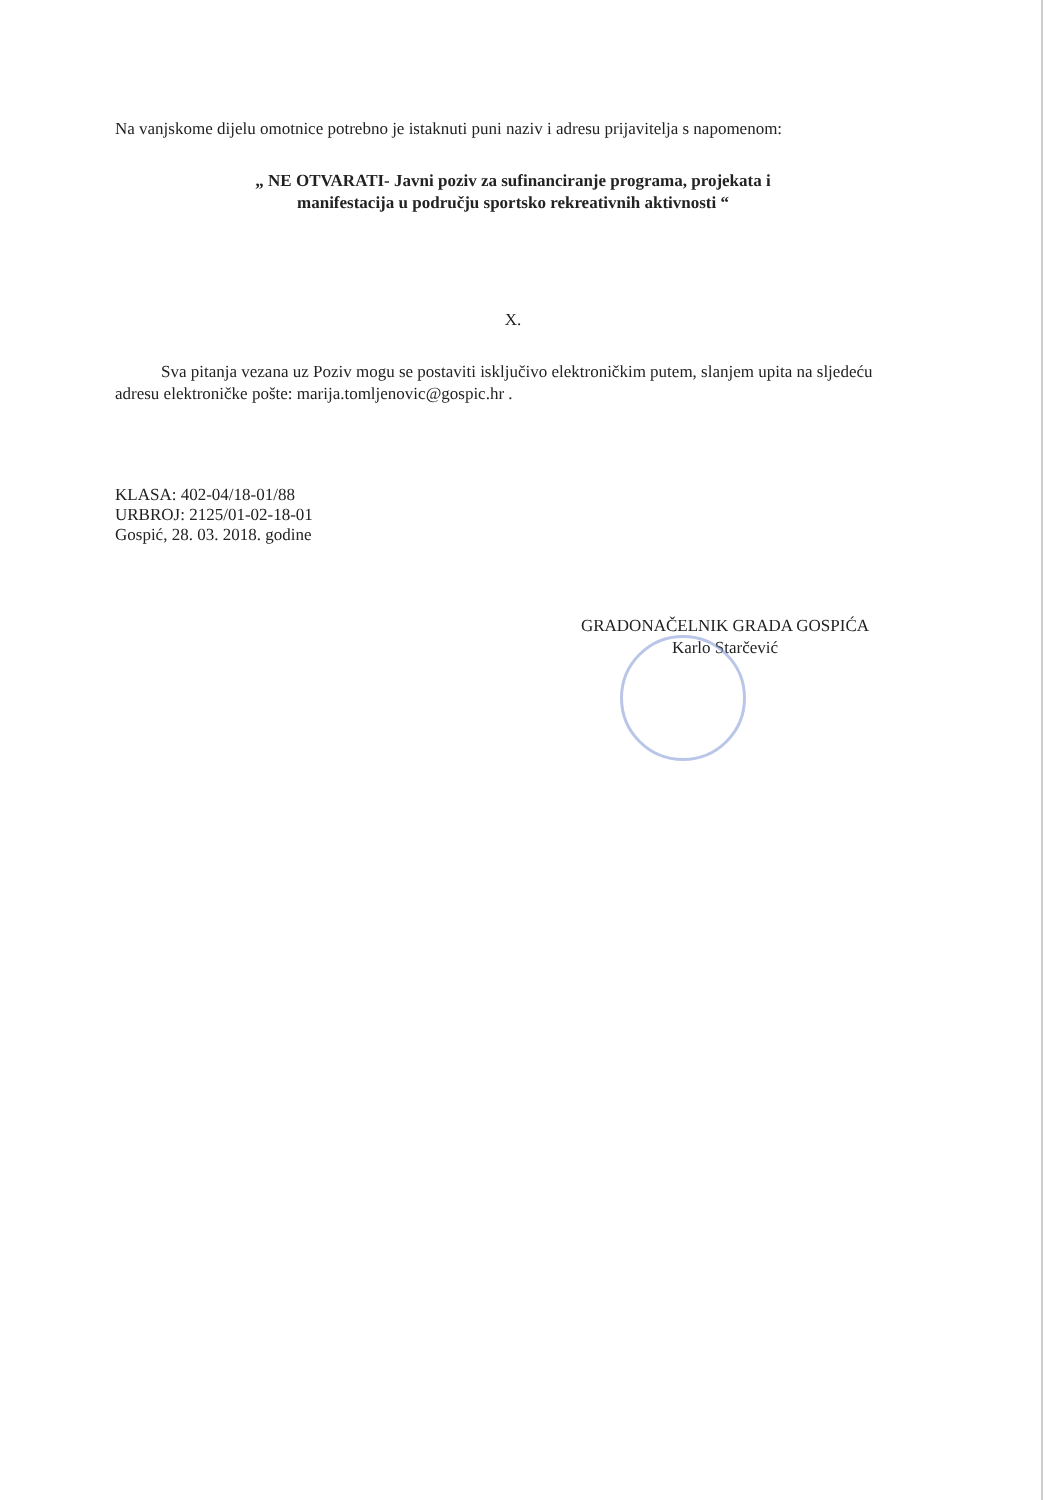Na vanjskome dijelu omotnice potrebno je istaknuti puni naziv i adresu prijavitelja s napomenom:
„ NE OTVARATI- Javni poziv za sufinanciranje programa, projekata i
manifestacija u području sportsko rekreativnih aktivnosti “
X.
Sva pitanja vezana uz Poziv mogu se postaviti isključivo elektroničkim putem, slanjem upita na sljedeću adresu elektroničke pošte: marija.tomljenovic@gospic.hr .
KLASA: 402-04/18-01/88
URBROJ: 2125/01-02-18-01
Gospić, 28. 03. 2018. godine
GRADONAČELNIK GRADA GOSPIĆA
Karlo Starčević